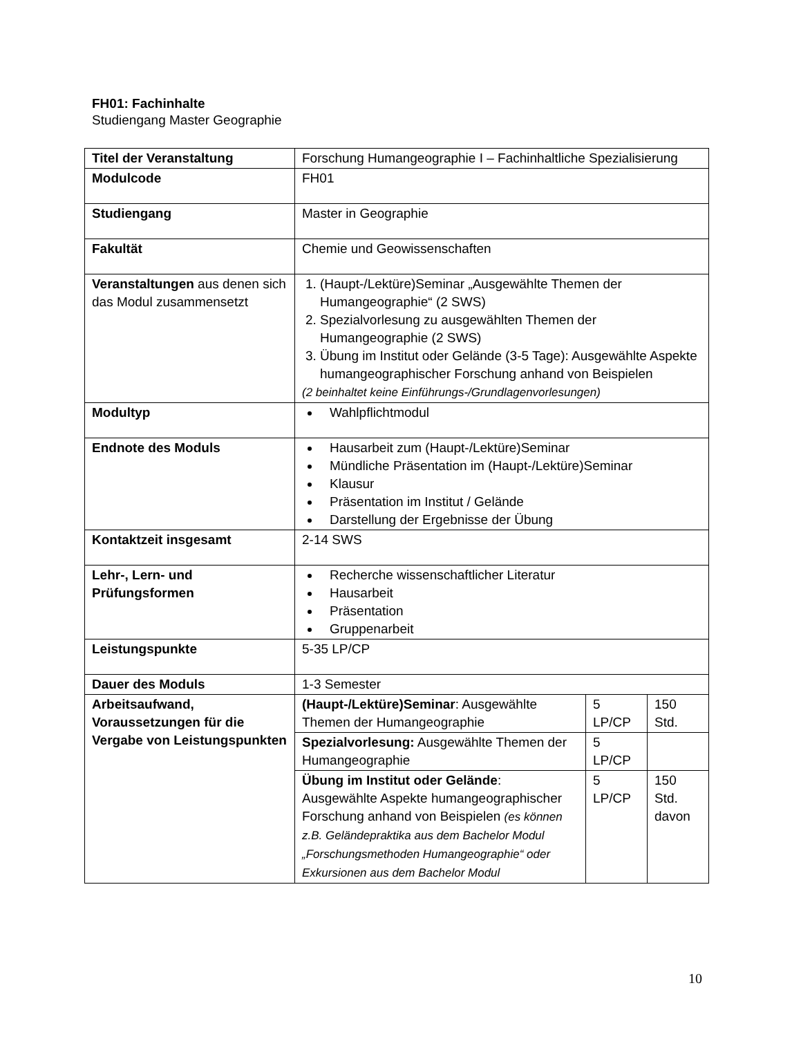FH01: Fachinhalte
Studiengang Master Geographie
| Titel der Veranstaltung | Forschung Humangeographie I – Fachinhaltliche Spezialisierung | | |
| Modulcode | FH01 | | |
| Studiengang | Master in Geographie | | |
| Fakultät | Chemie und Geowissenschaften | | |
| Veranstaltungen aus denen sich das Modul zusammensetzt | 1. (Haupt-/Lektüre)Seminar „Ausgewählte Themen der Humangeographie“ (2 SWS) 2. Spezialvorlesung zu ausgewählten Themen der Humangeographie (2 SWS) 3. Übung im Institut oder Gelände (3-5 Tage): Ausgewählte Aspekte humangeographischer Forschung anhand von Beispielen (2 beinhaltet keine Einführungs-/Grundlagenvorlesungen) | | |
| Modultyp | Wahlpflichtmodul | | |
| Endnote des Moduls | Hausarbeit zum (Haupt-/Lektüre)Seminar Mündliche Präsentation im (Haupt-/Lektüre)Seminar Klausur Präsentation im Institut / Gelände Darstellung der Ergebnisse der Übung | | |
| Kontaktzeit insgesamt | 2-14 SWS | | |
| Lehr-, Lern- und Prüfungsformen | Recherche wissenschaftlicher Literatur Hausarbeit Präsentation Gruppenarbeit | | |
| Leistungspunkte | 5-35 LP/CP | | |
| Dauer des Moduls | 1-3 Semester | | |
| Arbeitsaufwand, Voraussetzungen für die Vergabe von Leistungspunkten | (Haupt-/Lektüre)Seminar : Ausgewählte Themen der Humangeographie | 5 LP/CP | 150 Std. |
| | Spezialvorlesung: Ausgewählte Themen der Humangeographie | 5 LP/CP | |
| | Übung im Institut oder Gelände : Ausgewählte Aspekte humangeographischer Forschung anhand von Beispielen (es können z.B. Geländepraktika aus dem Bachelor Modul „Forschungsmethoden Humangeographie“ oder Exkursionen aus dem Bachelor Modul | 5 LP/CP | 150 Std. davon |
10